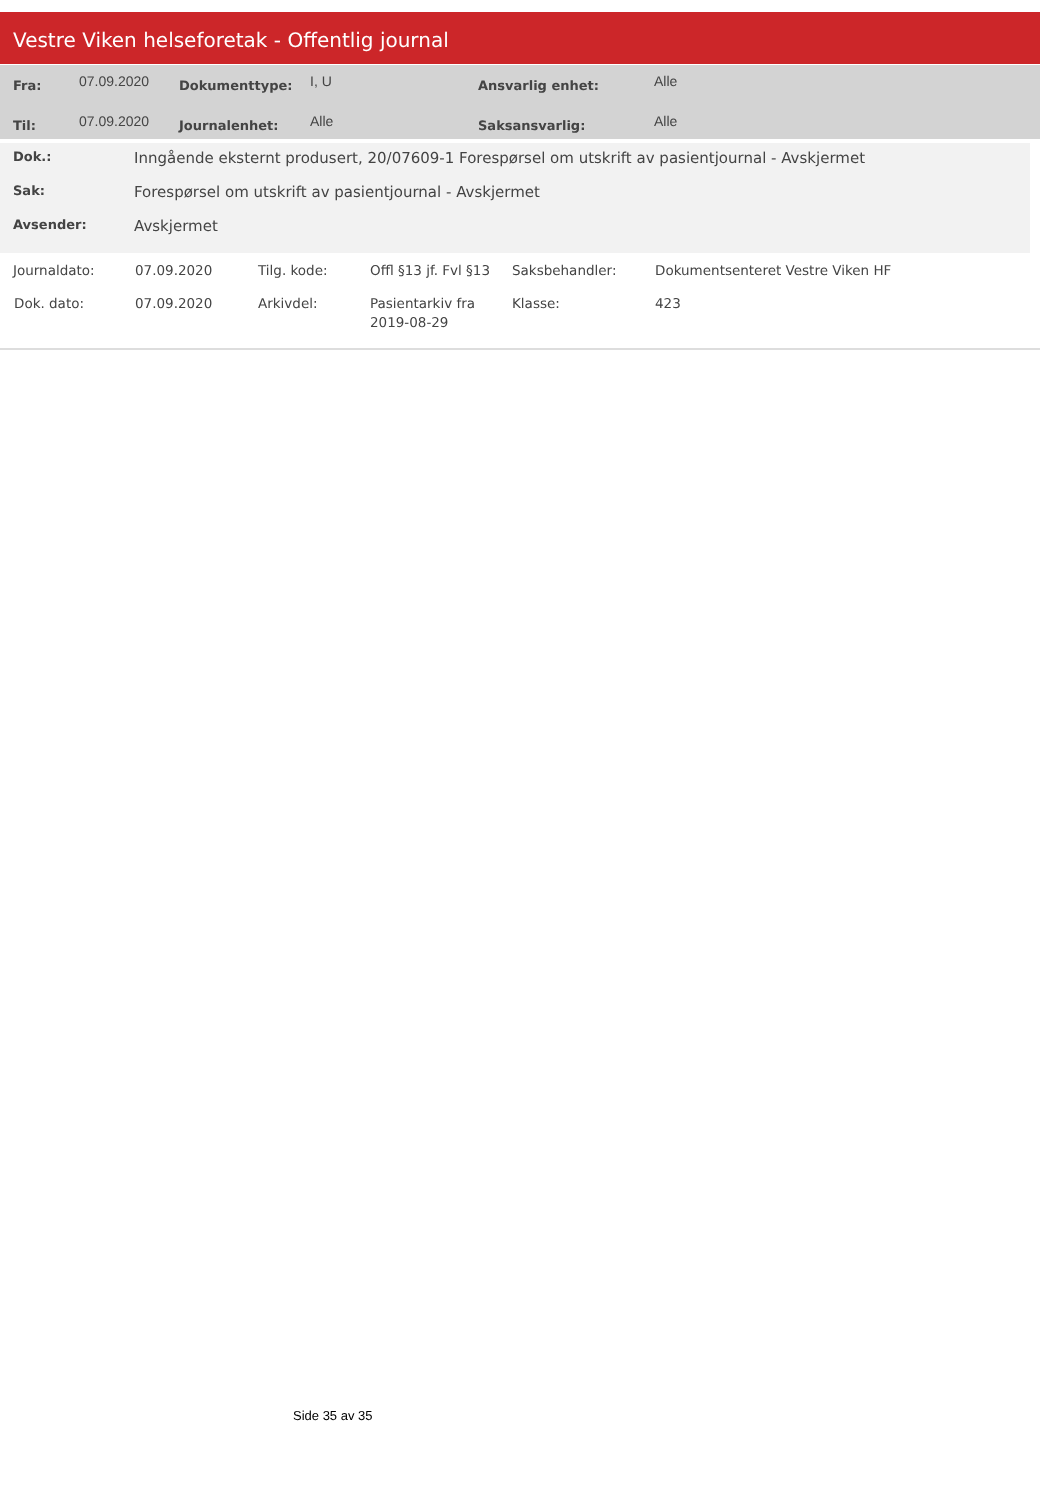Vestre Viken helseforetak - Offentlig journal
| Fra: | 07.09.2020 | Dokumenttype: | I, U | Ansvarlig enhet: | Alle |
| Til: | 07.09.2020 | Journalenhet: | Alle | Saksansvarlig: | Alle |
| Dok.: | Inngående eksternt produsert, 20/07609-1 Forespørsel om utskrift av pasientjournal - Avskjermet |
| Sak: | Forespørsel om utskrift av pasientjournal - Avskjermet |
| Avsender: | Avskjermet |
| Journaldato: | 07.09.2020 | Tilg. kode: | Offl §13 jf. Fvl §13 | Saksbehandler: | Dokumentsenteret Vestre Viken HF |
| Dok. dato: | 07.09.2020 | Arkivdel: | Pasientarkiv fra 2019-08-29 | Klasse: | 423 |
Side 35 av 35